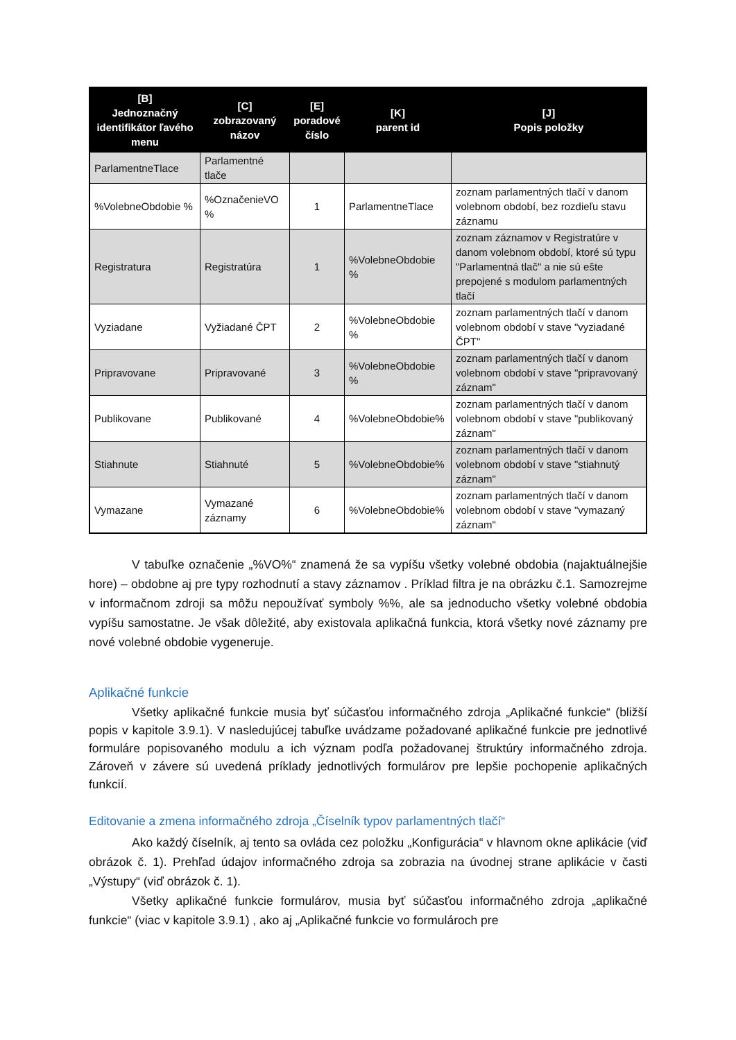| [B] Jednoznačný identifikátor ľavého menu | [C] zobrazovaný názov | [E] poradové číslo | [K] parent id | [J] Popis položky |
| --- | --- | --- | --- | --- |
| ParlamentneTlace | Parlamentné tlače | | | |
| %VolebneObdobie % | %OznačenieVO % | 1 | ParlamentneTlace | zoznam parlamentných tlačí v danom volebnom období, bez rozdieľu stavu záznamu |
| Registratura | Registratúra | 1 | %VolebneObdobie % | zoznam záznamov v Registratúre v danom volebnom období, ktoré sú typu "Parlamentná tlač" a nie sú ešte prepojené s modulom parlamentných tlačí |
| Vyziadane | Vyžiadané ČPT | 2 | %VolebneObdobie % | zoznam parlamentných tlačí v danom volebnom období v stave "vyziadané ČPT" |
| Pripravovane | Pripravované | 3 | %VolebneObdobie % | zoznam parlamentných tlačí v danom volebnom období v stave "pripravovaný záznam" |
| Publikovane | Publikované | 4 | %VolebneObdobie% | zoznam parlamentných tlačí v danom volebnom období v stave "publikovaný záznam" |
| Stiahnute | Stiahnuté | 5 | %VolebneObdobie% | zoznam parlamentných tlačí v danom volebnom období v stave "stiahnutý záznam" |
| Vymazane | Vymazané záznamy | 6 | %VolebneObdobie% | zoznam parlamentných tlačí v danom volebnom období v stave "vymazaný záznam" |
V tabuľke označenie „%VO%“ znamená že sa vypíšu všetky volebné obdobia (najaktuálnejšie hore) – obdobne aj pre typy rozhodnutí a stavy záznamov . Príklad filtra je na obrázku č.1. Samozrejme v informačnom zdroji sa môžu nepoužívať symboly %%, ale sa jednoducho všetky volebné obdobia vypíšu samostatne. Je však dôležité, aby existovala aplikačná funkcia, ktorá všetky nové záznamy pre nové volebné obdobie vygeneruje.
Aplikačné funkcie
Všetky aplikačné funkcie musia byť súčasťou informačného zdroja „Aplikačné funkcie“ (bližší popis v kapitole 3.9.1). V nasledujúcej tabuľke uvádzame požadované aplikačné funkcie pre jednotlivé formuláre popisovaného modulu a ich význam podľa požadovanej štruktúry informačného zdroja. Zároveň v závere sú uvedená príklady jednotlivých formulárov pre lepšie pochopenie aplikačných funkcií.
Editovanie a zmena informačného zdroja „Číselník typov parlamentných tlačí“
Ako každý číselník, aj tento sa ovláda cez položku „Konfigurácia“ v hlavnom okne aplikácie (viď obrázok č. 1). Prehľad údajov informačného zdroja sa zobrazia na úvodnej strane aplikácie v časti „Výstupy“ (viď obrázok č. 1).
Všetky aplikačné funkcie formulárov, musia byť súčasťou informačného zdroja „aplikačné funkcie“ (viac v kapitole 3.9.1) , ako aj „Aplikačné funkcie vo formulároch pre